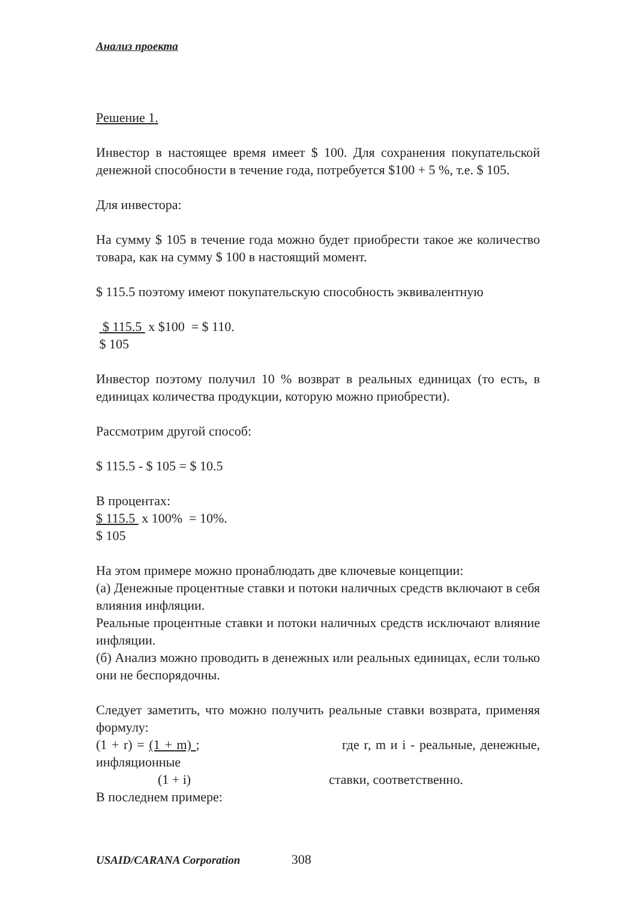Анализ проекта
Решение 1.
Инвестор в настоящее время имеет $ 100. Для сохранения покупательской денежной способности в течение года, потребуется $100 + 5 %, т.е. $ 105.
Для инвестора:
На сумму $ 105 в течение года можно будет приобрести такое же количество товара, как на сумму $ 100 в настоящий момент.
$ 115.5 поэтому имеют покупательскую способность эквивалентную
$ 115.5 x $100 = $ 110.
$ 105
Инвестор поэтому получил 10 % возврат в реальных единицах (то есть, в единицах количества продукции, которую можно приобрести).
Рассмотрим другой способ:
$ 115.5 - $ 105 = $ 10.5
В процентах:
$ 115.5 x 100% = 10%.
$ 105
На этом примере можно пронаблюдать две ключевые концепции:
(а) Денежные процентные ставки и потоки наличных средств включают в себя влияния инфляции.
Реальные процентные ставки и потоки наличных средств исключают влияние инфляции.
(б) Анализ можно проводить в денежных или реальных единицах, если только они не беспорядочны.
Следует заметить, что можно получить реальные ставки возврата, применяя формулу:
(1 + r) = (1 + m) ; где r, m и i - реальные, денежные, инфляционные
(1 + i) ставки, соответственно.
В последнем примере:
USAID/CARANA Corporation 308